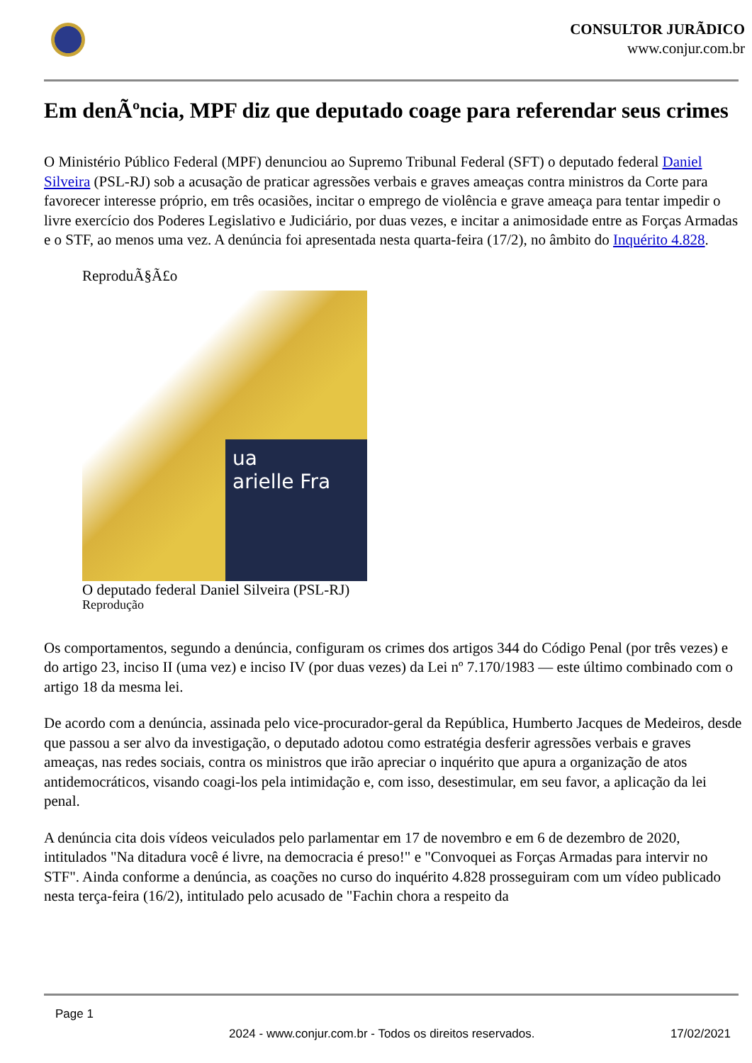CONSULTOR JURÃDICO
www.conjur.com.br
Em denÃºncia, MPF diz que deputado coage para referendar seus crimes
O Ministério Público Federal (MPF) denunciou ao Supremo Tribunal Federal (SFT) o deputado federal Daniel Silveira (PSL-RJ) sob a acusação de praticar agressões verbais e graves ameaças contra ministros da Corte para favorecer interesse próprio, em três ocasiões, incitar o emprego de violência e grave ameaça para tentar impedir o livre exercício dos Poderes Legislativo e Judiciário, por duas vezes, e incitar a animosidade entre as Forças Armadas e o STF, ao menos uma vez. A denúncia foi apresentada nesta quarta-feira (17/2), no âmbito do Inquérito 4.828.
ReproduÃ§Ã£o
ua
arielle Fra
O deputado federal Daniel Silveira (PSL-RJ)
Reprodução
Os comportamentos, segundo a denúncia, configuram os crimes dos artigos 344 do Código Penal (por três vezes) e do artigo 23, inciso II (uma vez) e inciso IV (por duas vezes) da Lei nº 7.170/1983 — este último combinado com o artigo 18 da mesma lei.
De acordo com a denúncia, assinada pelo vice-procurador-geral da República, Humberto Jacques de Medeiros, desde que passou a ser alvo da investigação, o deputado adotou como estratégia desferir agressões verbais e graves ameaças, nas redes sociais, contra os ministros que irão apreciar o inquérito que apura a organização de atos antidemocráticos, visando coagi-los pela intimidação e, com isso, desestimular, em seu favor, a aplicação da lei penal.
A denúncia cita dois vídeos veiculados pelo parlamentar em 17 de novembro e em 6 de dezembro de 2020, intitulados "Na ditadura você é livre, na democracia é preso!" e "Convoquei as Forças Armadas para intervir no STF". Ainda conforme a denúncia, as coações no curso do inquérito 4.828 prosseguiram com um vídeo publicado nesta terça-feira (16/2), intitulado pelo acusado de "Fachin chora a respeito da
Page 1
2024 - www.conjur.com.br - Todos os direitos reservados. 17/02/2021